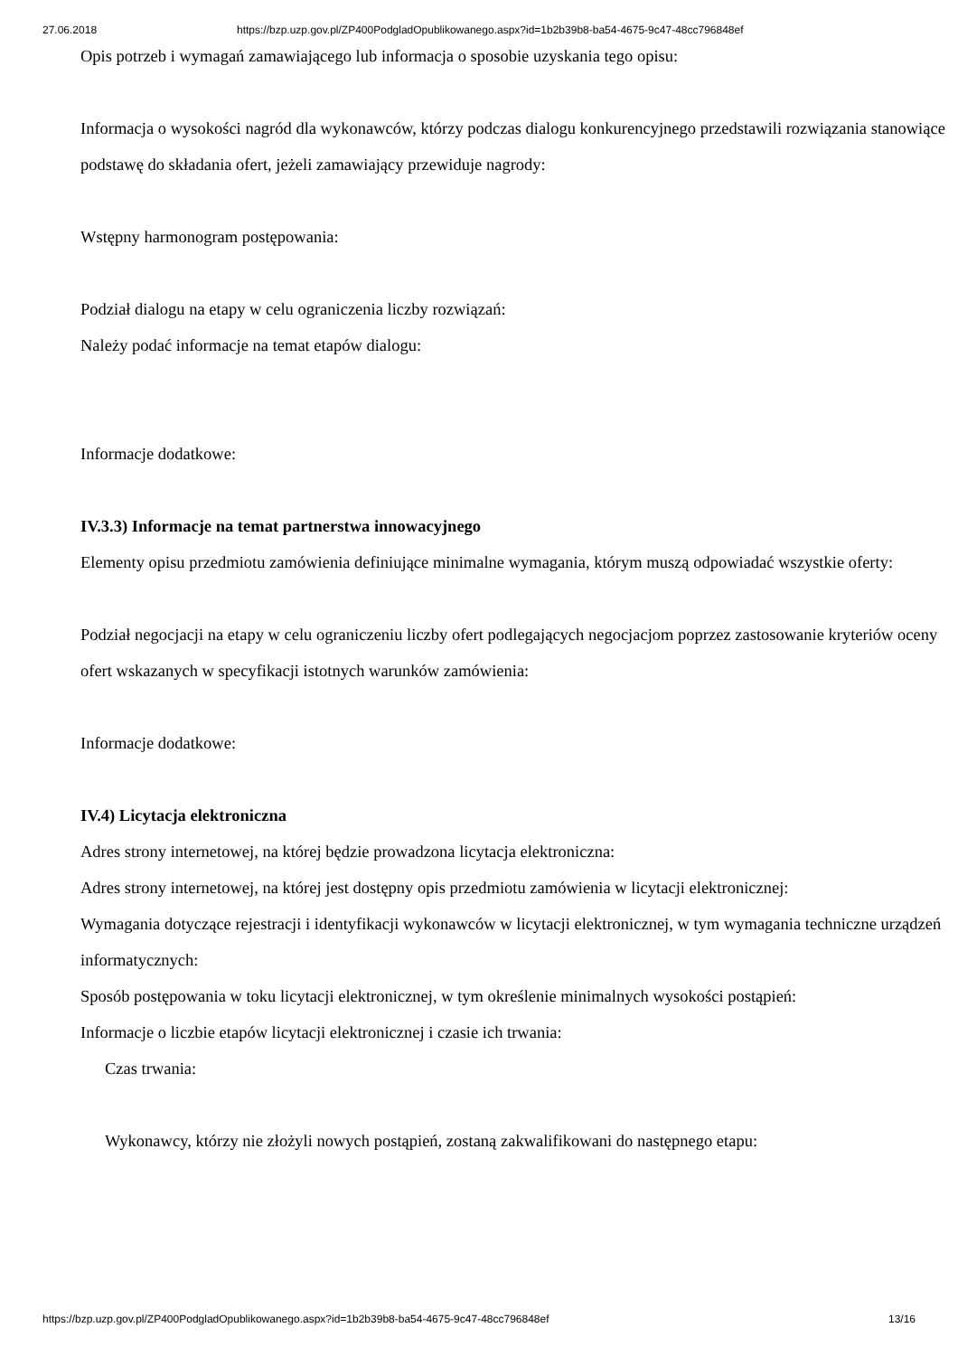27.06.2018 https://bzp.uzp.gov.pl/ZP400PodgladOpublikowanego.aspx?id=1b2b39b8-ba54-4675-9c47-48cc796848ef
Opis potrzeb i wymagań zamawiającego lub informacja o sposobie uzyskania tego opisu:
Informacja o wysokości nagród dla wykonawców, którzy podczas dialogu konkurencyjnego przedstawili rozwiązania stanowiące podstawę do składania ofert, jeżeli zamawiający przewiduje nagrody:
Wstępny harmonogram postępowania:
Podział dialogu na etapy w celu ograniczenia liczby rozwiązań:
Należy podać informacje na temat etapów dialogu:
Informacje dodatkowe:
IV.3.3) Informacje na temat partnerstwa innowacyjnego
Elementy opisu przedmiotu zamówienia definiujące minimalne wymagania, którym muszą odpowiadać wszystkie oferty:
Podział negocjacji na etapy w celu ograniczeniu liczby ofert podlegających negocjacjom poprzez zastosowanie kryteriów oceny ofert wskazanych w specyfikacji istotnych warunków zamówienia:
Informacje dodatkowe:
IV.4) Licytacja elektroniczna
Adres strony internetowej, na której będzie prowadzona licytacja elektroniczna:
Adres strony internetowej, na której jest dostępny opis przedmiotu zamówienia w licytacji elektronicznej:
Wymagania dotyczące rejestracji i identyfikacji wykonawców w licytacji elektronicznej, w tym wymagania techniczne urządzeń informatycznych:
Sposób postępowania w toku licytacji elektronicznej, w tym określenie minimalnych wysokości postąpień:
Informacje o liczbie etapów licytacji elektronicznej i czasie ich trwania:
Czas trwania:
Wykonawcy, którzy nie złożyli nowych postąpień, zostaną zakwalifikowani do następnego etapu:
https://bzp.uzp.gov.pl/ZP400PodgladOpublikowanego.aspx?id=1b2b39b8-ba54-4675-9c47-48cc796848ef 13/16